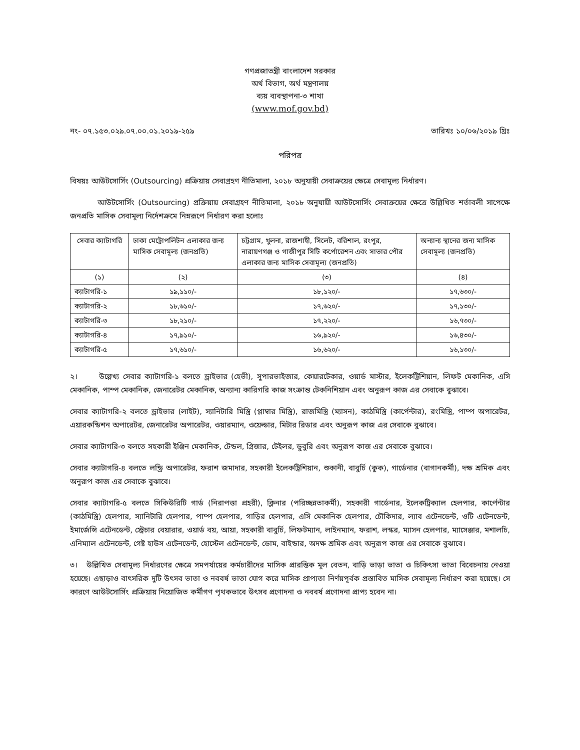গণপ্রজাতন্ত্রী বাংলাদেশ সরকার
অর্থ বিভাগ, অর্থ মন্ত্রণালয়
ব্যয় ব্যবস্থাপনা-৩ শাখা
(www.mof.gov.bd)
নং- ০৭.১৫৩.০২৯.০৭.০০.০১.২০১৯-২৫৯ তারিখঃ ১০/০৬/২০১৯ খ্রিঃ
পরিপত্র
বিষয়ঃ আউটসোর্সিং (Outsourcing) প্রক্রিয়ায় সেবাগ্রহণ নীতিমালা, ২০১৮ অনুযায়ী সেবাক্রয়ের ক্ষেত্রে সেবামূল্য নির্ধারণ।
আউটসোর্সিং (Outsourcing) প্রক্রিয়ায় সেবাগ্রহণ নীতিমালা, ২০১৮ অনুযায়ী আউটসোর্সিং সেবাক্রয়ের ক্ষেত্রে উল্লিখিত শর্তাবলী সাপেক্ষে জনপ্রতি মাসিক সেবামূল্য নির্দেশক্রমে নিম্নরূপে নির্ধারণ করা হলোঃ
| সেবার ক্যাটাগরি | ঢাকা মেট্রোপলিটন এলাকার জন্য মাসিক সেবামূল্য (জনপ্রতি) | চট্টগ্রাম, খুলনা, রাজশাহী, সিলেট, বরিশাল, রংপুর, নারায়ণগঞ্জ ও গাজীপুর সিটি কর্পোরেশন এবং সাভার পৌর এলাকার জন্য মাসিক সেবামূল্য (জনপ্রতি) | অন্যান্য স্থানের জন্য মাসিক সেবামূল্য (জনপ্রতি) |
| --- | --- | --- | --- |
| (১) | (২) | (৩) | (৪) |
| ক্যাটাগরি-১ | ১৯,১১০/- | ১৮,১২০/- | ১৭,৬৩০/- |
| ক্যাটাগরি-২ | ১৮,৬১০/- | ১৭,৬২০/- | ১৭,১৩০/- |
| ক্যাটাগরি-৩ | ১৮,২১০/- | ১৭,২২০/- | ১৬,৭৩০/- |
| ক্যাটাগরি-৪ | ১৭,৯১০/- | ১৬,৯২০/- | ১৬,৪৩০/- |
| ক্যাটাগরি-৫ | ১৭,৬১০/- | ১৬,৬২০/- | ১৬,১৩০/- |
২। উল্লেখ্য সেবার ক্যাটাগরি-১ বলতে ড্রাইভার (হেভী), সুপারভাইজার, কেয়ারটেকার, ওয়ার্ড মাস্টার, ইলেকট্রিশিয়ান, লিফট মেকানিক, এসি মেকানিক, পাম্প মেকানিক, জেনারেটর মেকানিক, অন্যান্য কারিগরি কাজ সংক্রান্ত টেকনিশিয়ান এবং অনুরূপ কাজ এর সেবাকে বুঝাবে।
সেবার ক্যাটাগরি-২ বলতে ড্রাইভার (লাইট), স্যানিটারি মিস্ত্রি (প্লাম্বার মিস্ত্রি), রাজমিস্ত্রি (ম্যাসন), কাঠমিস্ত্রি (কার্পেন্টার), রংমিস্ত্রি, পাম্প অপারেটর, এয়ারকন্ডিশন অপারেটর, জেনারেটর অপারেটর, ওয়ারম্যান, ওয়েল্ডার, মিটার রিডার এবং অনুরূপ কাজ এর সেবাকে বুঝাবে।
সেবার ক্যাটাগরি-৩ বলতে সহকারী ইঞ্জিন মেকানিক, টেন্ডল, গ্রিজার, টেইলর, ডুবুরি এবং অনুরূপ কাজ এর সেবাকে বুঝাবে।
সেবার ক্যাটাগরি-৪ বলতে লন্ড্রি অপারেটর, ফরাশ জমাদার, সহকারী ইলেকট্রিশিয়ান, শুকানী, বাবুর্চি (কুক), গার্ডেনার (বাগানকর্মী), দক্ষ শ্রমিক এবং অনুরূপ কাজ এর সেবাকে বুঝাবে।
সেবার ক্যাটাগরি-৫ বলতে সিকিউরিটি গার্ড (নিরাপত্তা প্রহরী), ক্লিনার (পরিচ্ছন্নতাকর্মী), সহকারী গার্ডেনার, ইলেকট্রিক্যাল হেলপার, কার্পেন্টার (কাঠমিস্ত্রি) হেলপার, স্যানিটারি হেলপার, পাম্প হেলপার, গাড়ির হেলপার, এসি মেকানিক হেলপার, চৌকিদার, ল্যাব এটেনডেন্ট, ওটি এটেনডেন্ট, ইমার্জেন্সি এটেনডেন্ট, স্ট্রেচার বেয়ারার, ওয়ার্ড বয়, আয়া, সহকারী বাবুর্চি, লিফটম্যান, লাইনম্যান, ফরাশ, লস্কর, ম্যাসন হেলপার, ম্যাসেঞ্জার, মশালচি, এনিম্যাল এটেনডেন্ট, গেষ্ট হাউস এটেনডেন্ট, হোস্টেল এটেনডেন্ট, ডোম, বাইন্ডার, অদক্ষ শ্রমিক এবং অনুরূপ কাজ এর সেবাকে বুঝাবে।
৩। উল্লিখিত সেবামূল্য নির্ধারণের ক্ষেত্রে সমপর্যায়ের কর্মচারীদের মাসিক প্রারম্ভিক মূল বেতন, বাড়ি ভাড়া ভাতা ও চিকিৎসা ভাতা বিবেচনায় নেওয়া হয়েছে। এছাড়াও বাৎসরিক দুটি উৎসব ভাতা ও নববর্ষ ভাতা যোগ করে মাসিক প্রাপ্যতা নির্ণয়পূর্বক প্রস্তাবিত মাসিক সেবামূল্য নির্ধারণ করা হয়েছে। সে কারণে আউটসোর্সিং প্রক্রিয়ায় নিয়োজিত কর্মীগণ পৃথকভাবে উৎসব প্রণোদনা ও নববর্ষ প্রণোদনা প্রাপ্য হবেন না।